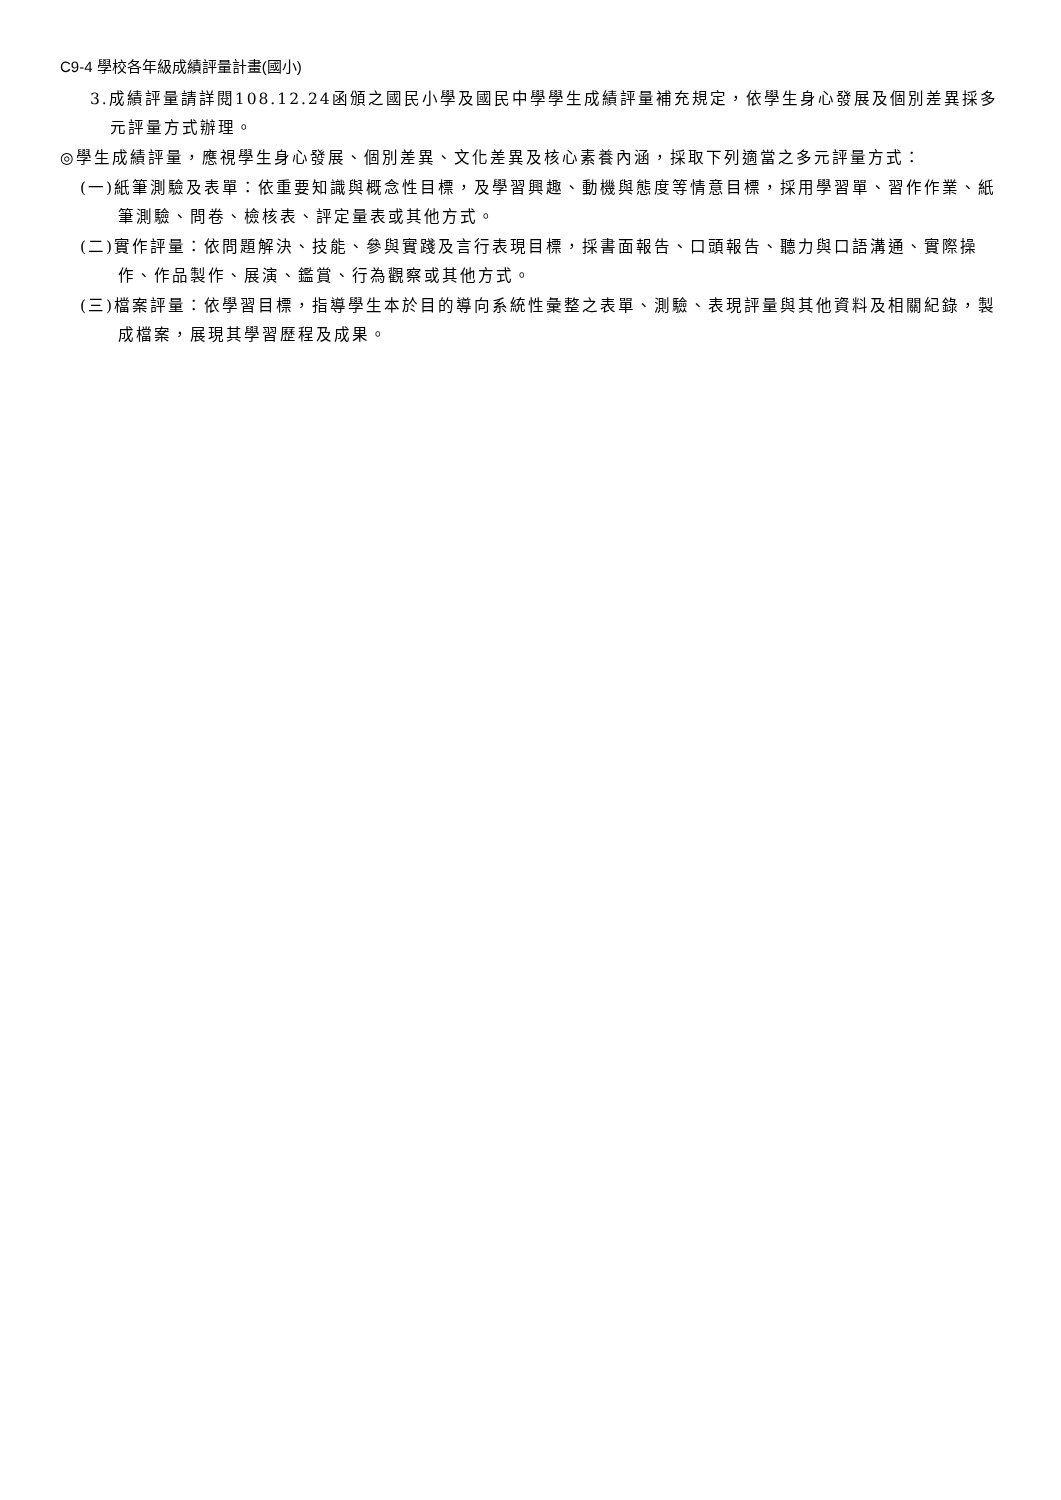C9-4 學校各年級成績評量計畫(國小)
3.成績評量請詳閱108.12.24函頒之國民小學及國民中學學生成績評量補充規定，依學生身心發展及個別差異採多元評量方式辦理。
◎學生成績評量，應視學生身心發展、個別差異、文化差異及核心素養內涵，採取下列適當之多元評量方式：
(一)紙筆測驗及表單：依重要知識與概念性目標，及學習興趣、動機與態度等情意目標，採用學習單、習作作業、紙筆測驗、問卷、檢核表、評定量表或其他方式。
(二)實作評量：依問題解決、技能、參與實踐及言行表現目標，採書面報告、口頭報告、聽力與口語溝通、實際操作、作品製作、展演、鑑賞、行為觀察或其他方式。
(三)檔案評量：依學習目標，指導學生本於目的導向系統性彙整之表單、測驗、表現評量與其他資料及相關紀錄，製成檔案，展現其學習歷程及成果。